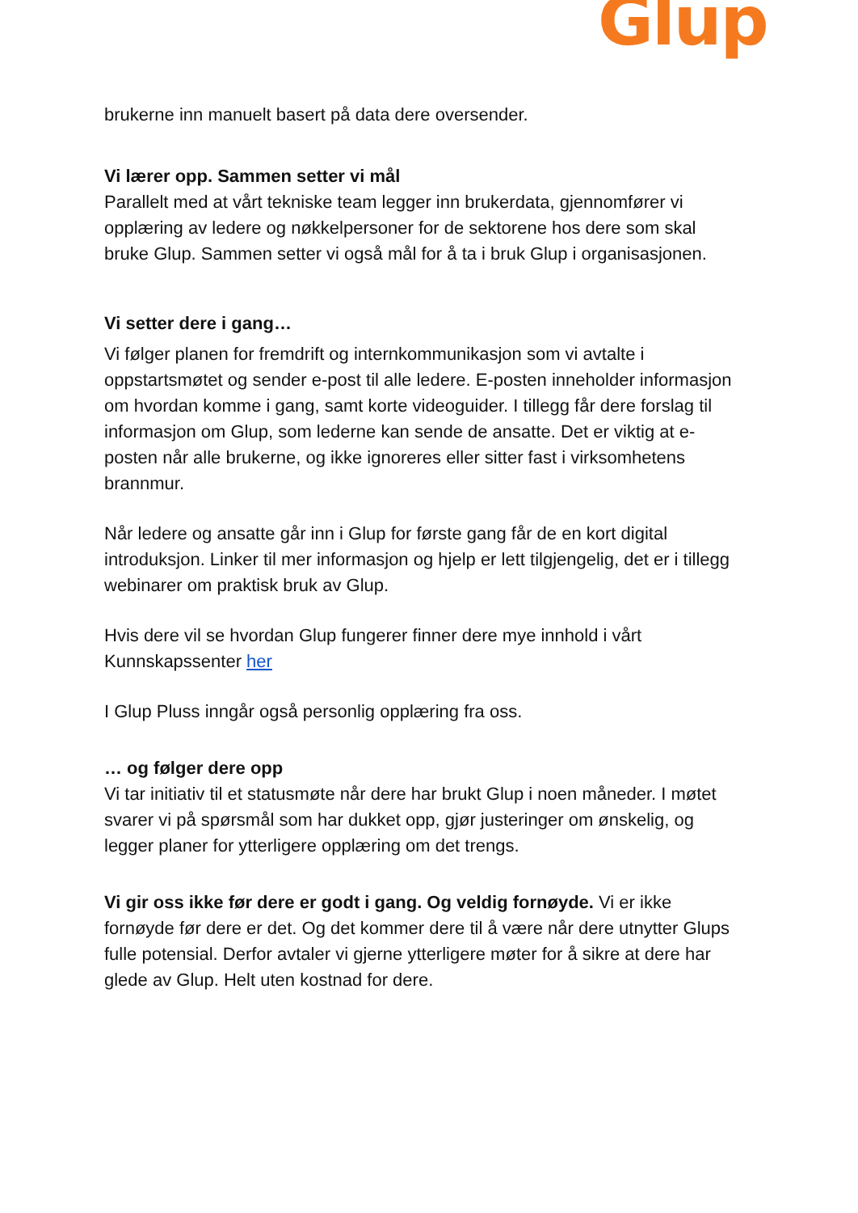Glup
brukerne inn manuelt basert på data dere oversender.
Vi lærer opp. Sammen setter vi mål
Parallelt med at vårt tekniske team legger inn brukerdata, gjennomfører vi opplæring av ledere og nøkkelpersoner for de sektorene hos dere som skal bruke Glup. Sammen setter vi også mål for å ta i bruk Glup i organisasjonen.
Vi setter dere i gang…
Vi følger planen for fremdrift og internkommunikasjon som vi avtalte i oppstartsmøtet og sender e-post til alle ledere. E-posten inneholder informasjon om hvordan komme i gang, samt korte videoguider. I tillegg får dere forslag til informasjon om Glup, som lederne kan sende de ansatte. Det er viktig at e-posten når alle brukerne, og ikke ignoreres eller sitter fast i virksomhetens brannmur.
Når ledere og ansatte går inn i Glup for første gang får de en kort digital introduksjon. Linker til mer informasjon og hjelp er lett tilgjengelig, det er i tillegg webinarer om praktisk bruk av Glup.
Hvis dere vil se hvordan Glup fungerer finner dere mye innhold i vårt Kunnskapssenter her
I Glup Pluss inngår også personlig opplæring fra oss.
… og følger dere opp
Vi tar initiativ til et statusmøte når dere har brukt Glup i noen måneder. I møtet svarer vi på spørsmål som har dukket opp, gjør justeringer om ønskelig, og legger planer for ytterligere opplæring om det trengs.
Vi gir oss ikke før dere er godt i gang. Og veldig fornøyde. Vi er ikke fornøyde før dere er det. Og det kommer dere til å være når dere utnytter Glups fulle potensial. Derfor avtaler vi gjerne ytterligere møter for å sikre at dere har glede av Glup. Helt uten kostnad for dere.